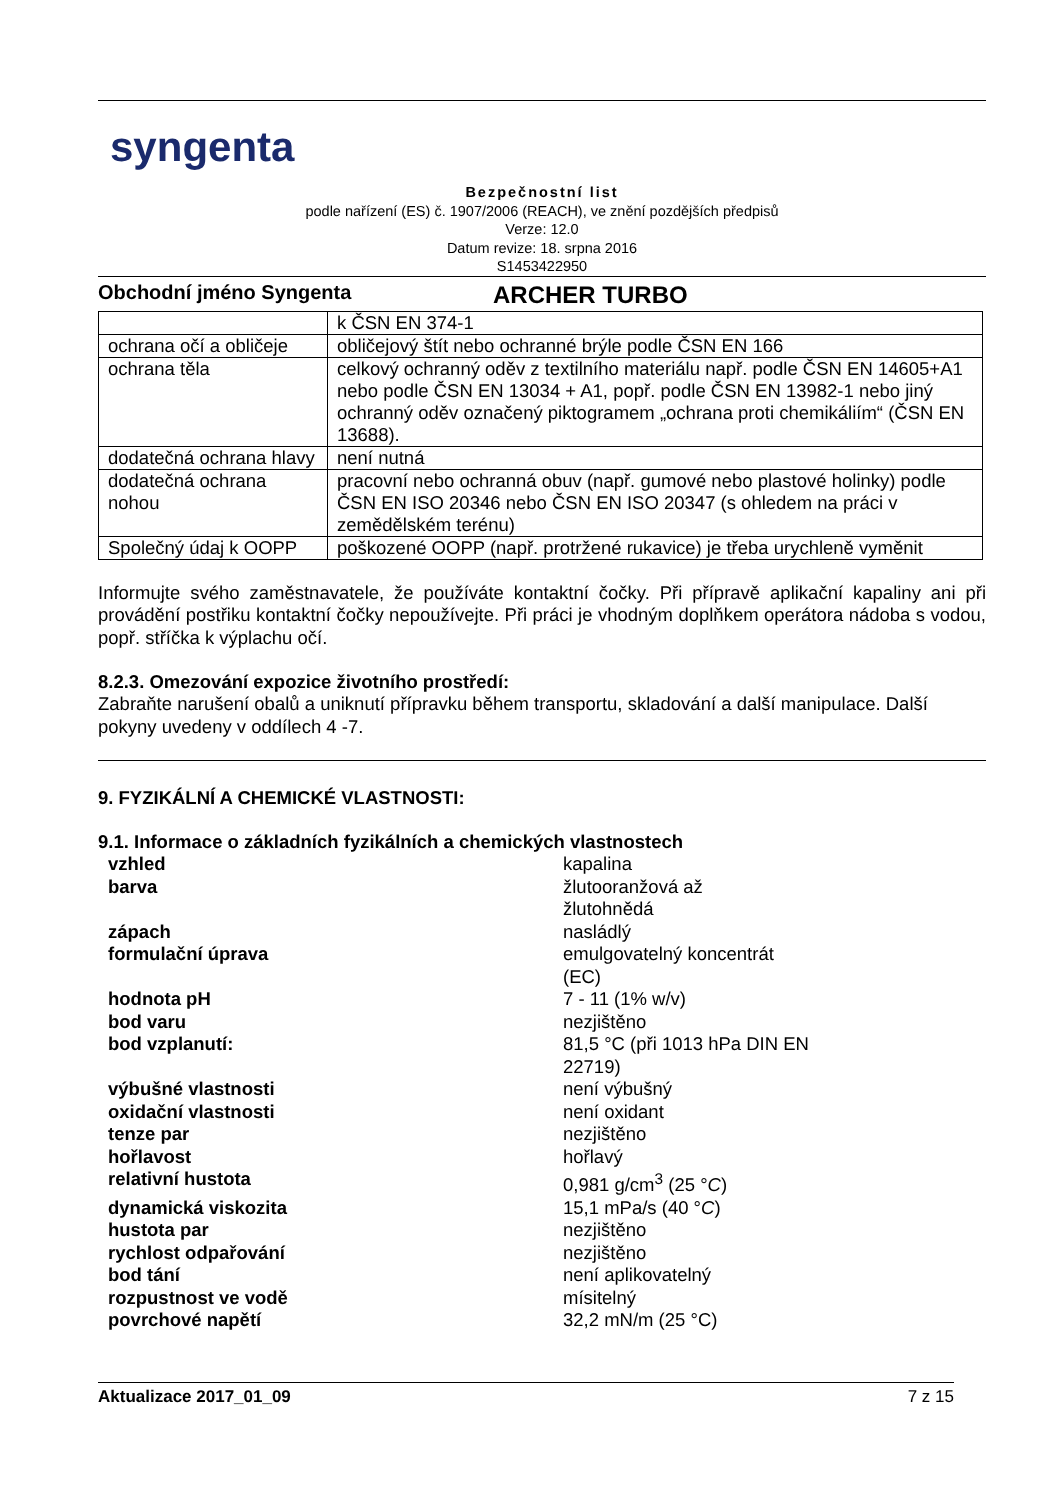syngenta
Bezpečnostní list
podle nařízení (ES) č. 1907/2006 (REACH), ve znění pozdějších předpisů
Verze: 12.0
Datum revize: 18. srpna 2016
S1453422950
Obchodní jméno Syngenta ARCHER TURBO
| | k ČSN EN 374-1 |
| ochrana očí a obličeje | obličejový štít nebo ochranné brýle podle ČSN EN 166 |
| ochrana těla | celkový ochranný oděv z textilního materiálu např. podle ČSN EN 14605+A1 nebo podle ČSN EN 13034 + A1, popř. podle ČSN EN 13982-1 nebo jiný ochranný oděv označený piktogramem „ochrana proti chemikáliím“ (ČSN EN 13688). |
| dodatečná ochrana hlavy | není nutná |
| dodatečná ochrana nohou | pracovní nebo ochranná obuv (např. gumové nebo plastové holinky) podle ČSN EN ISO 20346 nebo ČSN EN ISO 20347 (s ohledem na práci v zemědělském terénu) |
| Společný údaj k OOPP | poškozené OOPP (např. protržené rukavice) je třeba urychleně vyměnit |
Informujte svého zaměstnavatele, že používáte kontaktní čočky. Při přípravě aplikační kapaliny ani při provádění postřiku kontaktní čočky nepoužívejte. Při práci je vhodným doplňkem operátora nádoba s vodou, popř. stříčka k výplachu očí.
8.2.3. Omezování expozice životního prostředí:
Zabraňte narušení obalů a uniknutí přípravku během transportu, skladování a další manipulace. Další pokyny uvedeny v oddílech 4 -7.
9. FYZIKÁLNÍ A CHEMICKÉ VLASTNOSTI:
9.1. Informace o základních fyzikálních a chemických vlastnostech
| vzhled | kapalina |
| barva | žlutooranžová až žlutohnědá |
| zápach | nasládlý |
| formulační úprava | emulgovatelný koncentrát (EC) |
| hodnota pH | 7 - 11 (1% w/v) |
| bod varu | nezjištěno |
| bod vzplanutí: | 81,5 °C (při 1013 hPa DIN EN 22719) |
| výbušné vlastnosti | není výbušný |
| oxidační vlastnosti | není oxidant |
| tenze par | nezjištěno |
| hořlavost | hořlavý |
| relativní hustota | 0,981 g/cm<sup>3</sup> (25 ° C ) |
| dynamická viskozita | 15,1 mPa/s (40 ° C ) |
| hustota par | nezjištěno |
| rychlost odpařování | nezjištěno |
| bod tání | není aplikovatelný |
| rozpustnost ve vodě | mísitelný |
| povrchové napětí | 32,2 mN/m (25 °C) |
Aktualizace 2017_01_09 7 z 15